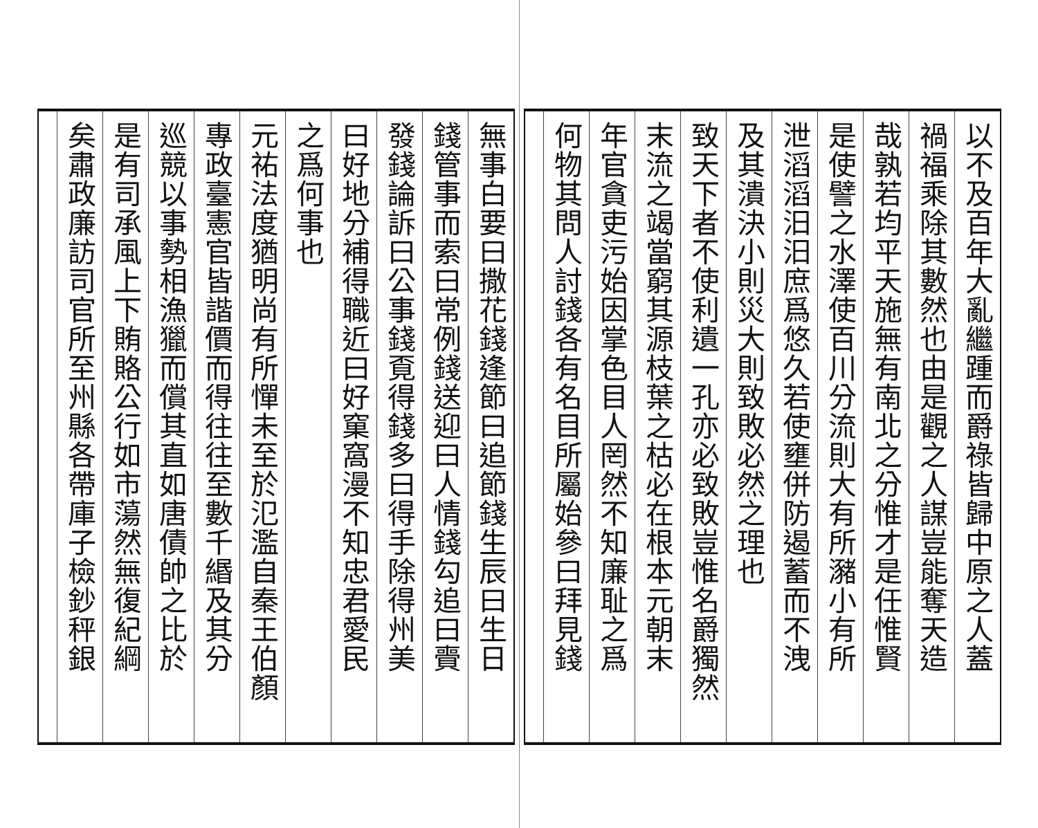以不及百年大亂繼踵而爵祿皆歸中原之人蓋
禍福乘除其數然也由是觀之人謀豈能奪天造
哉孰若均平天施無有南北之分惟才是任惟賢
是使譬之水澤使百川分流則大有所瀦小有所
泄滔滔汩汩庶爲悠久若使壅併防遏蓄而不洩
及其潰決小則災大則致敗必然之理也
致天下者不使利遺一孔亦必致敗豈惟名爵獨然
末流之竭當窮其源枝葉之枯必在根本元朝末
年官貪吏污始因掌色目人罔然不知廉耻之爲
何物其問人討錢各有名目所屬始參曰拜見錢
無事白要曰撒花錢逢節曰追節錢生辰曰生日
錢管事而索曰常例錢送迎曰人情錢勾追曰賷
發錢論訴曰公事錢覔得錢多曰得手除得州美
曰好地分補得職近曰好窠窩漫不知忠君愛民
之爲何事也
元祐法度猶明尚有所憚未至於氾濫自秦王伯顏
專政臺憲官皆諧價而得往往至數千緡及其分
巡競以事勢相漁獵而償其直如唐債帥之比於
是有司承風上下賄賂公行如市蕩然無復紀綱
矣肅政廉訪司官所至州縣各帶庫子檢鈔秤銀